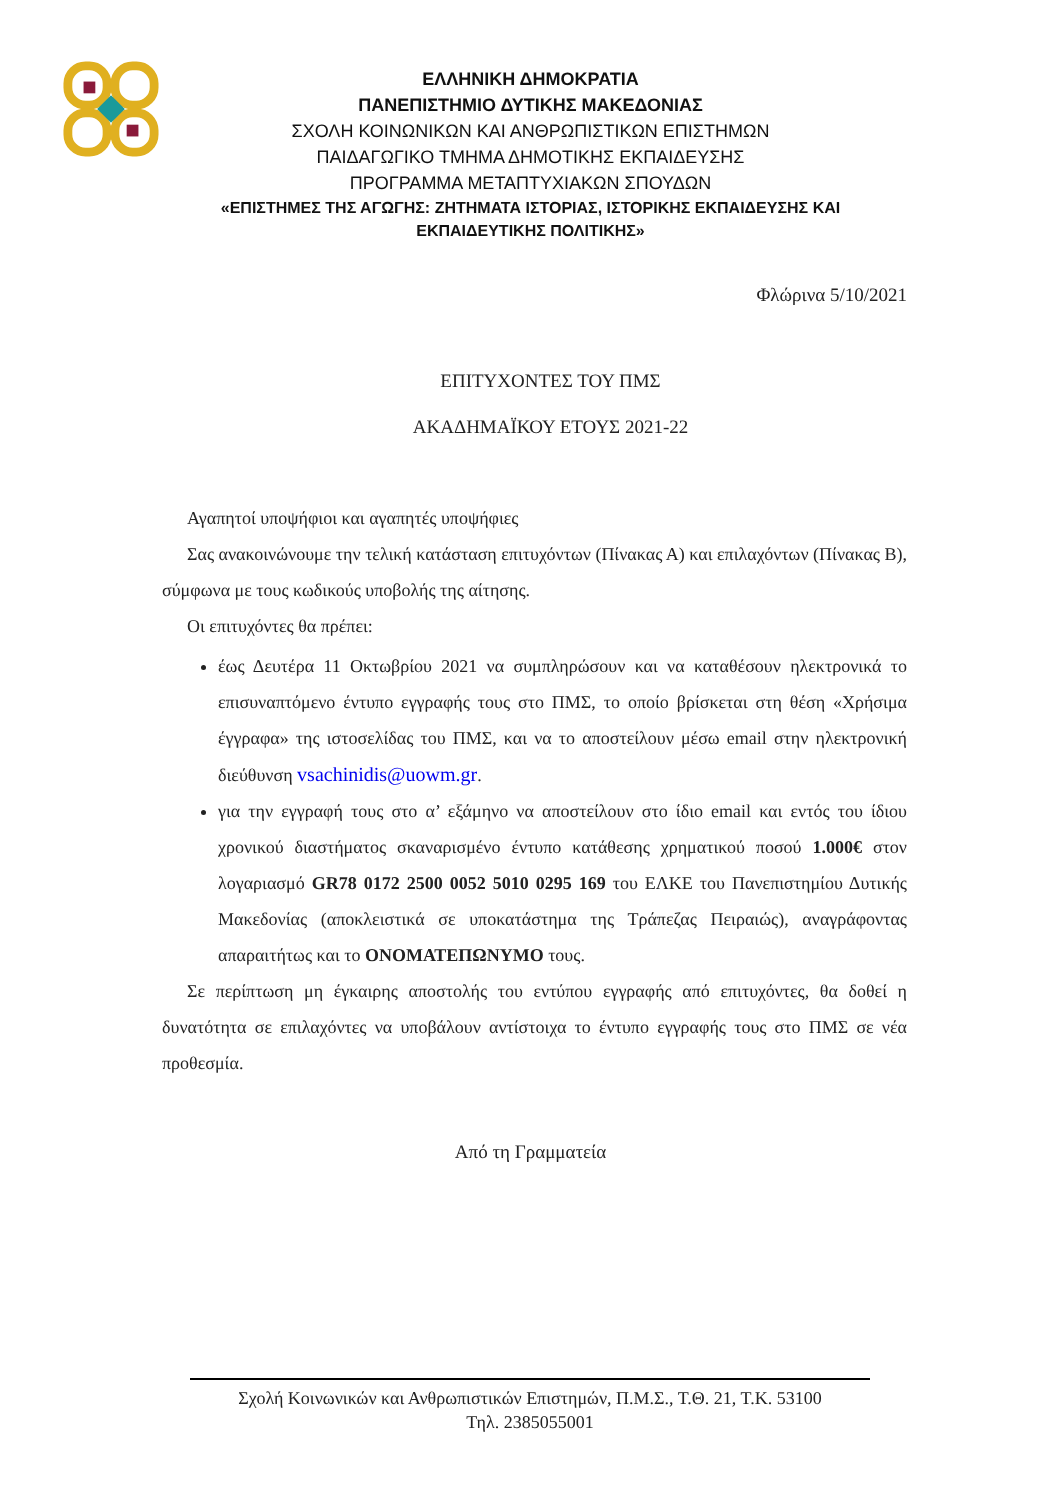ΕΛΛΗΝΙΚΗ ΔΗΜΟΚΡΑΤΙΑ
ΠΑΝΕΠΙΣΤΗΜΙΟ ΔΥΤΙΚΗΣ ΜΑΚΕΔΟΝΙΑΣ
ΣΧΟΛΗ ΚΟΙΝΩΝΙΚΩΝ ΚΑΙ ΑΝΘΡΩΠΙΣΤΙΚΩΝ ΕΠΙΣΤΗΜΩΝ
ΠΑΙΔΑΓΩΓΙΚΟ ΤΜΗΜΑ ΔΗΜΟΤΙΚΗΣ ΕΚΠΑΙΔΕΥΣΗΣ
ΠΡΟΓΡΑΜΜΑ ΜΕΤΑΠΤΥΧΙΑΚΩΝ ΣΠΟΥΔΩΝ
«ΕΠΙΣΤΗΜΕΣ ΤΗΣ ΑΓΩΓΗΣ: ΖΗΤΗΜΑΤΑ ΙΣΤΟΡΙΑΣ, ΙΣΤΟΡΙΚΗΣ ΕΚΠΑΙΔΕΥΣΗΣ ΚΑΙ ΕΚΠΑΙΔΕΥΤΙΚΗΣ ΠΟΛΙΤΙΚΗΣ»
Φλώρινα 5/10/2021
ΕΠΙΤΥΧΟΝΤΕΣ ΤΟΥ ΠΜΣ
ΑΚΑΔΗΜΑΪΚΟΥ ΕΤΟΥΣ 2021-22
Αγαπητοί υποψήφιοι και αγαπητές υποψήφιες
Σας ανακοινώνουμε την τελική κατάσταση επιτυχόντων (Πίνακας Α) και επιλαχόντων (Πίνακας Β), σύμφωνα με τους κωδικούς υποβολής της αίτησης.
Οι επιτυχόντες θα πρέπει:
έως Δευτέρα 11 Οκτωβρίου 2021 να συμπληρώσουν και να καταθέσουν ηλεκτρονικά το επισυναπτόμενο έντυπο εγγραφής τους στο ΠΜΣ, το οποίο βρίσκεται στη θέση «Χρήσιμα έγγραφα» της ιστοσελίδας του ΠΜΣ, και να το αποστείλουν μέσω email στην ηλεκτρονική διεύθυνση vsachinidis@uowm.gr.
για την εγγραφή τους στο α’ εξάμηνο να αποστείλουν στο ίδιο email και εντός του ίδιου χρονικού διαστήματος σκαναρισμένο έντυπο κατάθεσης χρηματικού ποσού 1.000€ στον λογαριασμό GR78 0172 2500 0052 5010 0295 169 του ΕΛΚΕ του Πανεπιστημίου Δυτικής Μακεδονίας (αποκλειστικά σε υποκατάστημα της Τράπεζας Πειραιώς), αναγράφοντας απαραιτήτως και το ΟΝΟΜΑΤΕΠΩΝΥΜΟ τους.
Σε περίπτωση μη έγκαιρης αποστολής του εντύπου εγγραφής από επιτυχόντες, θα δοθεί η δυνατότητα σε επιλαχόντες να υποβάλουν αντίστοιχα το έντυπο εγγραφής τους στο ΠΜΣ σε νέα προθεσμία.
Από τη Γραμματεία
Σχολή Κοινωνικών και Ανθρωπιστικών Επιστημών, Π.Μ.Σ., Τ.Θ. 21, Τ.Κ. 53100
Τηλ. 2385055001